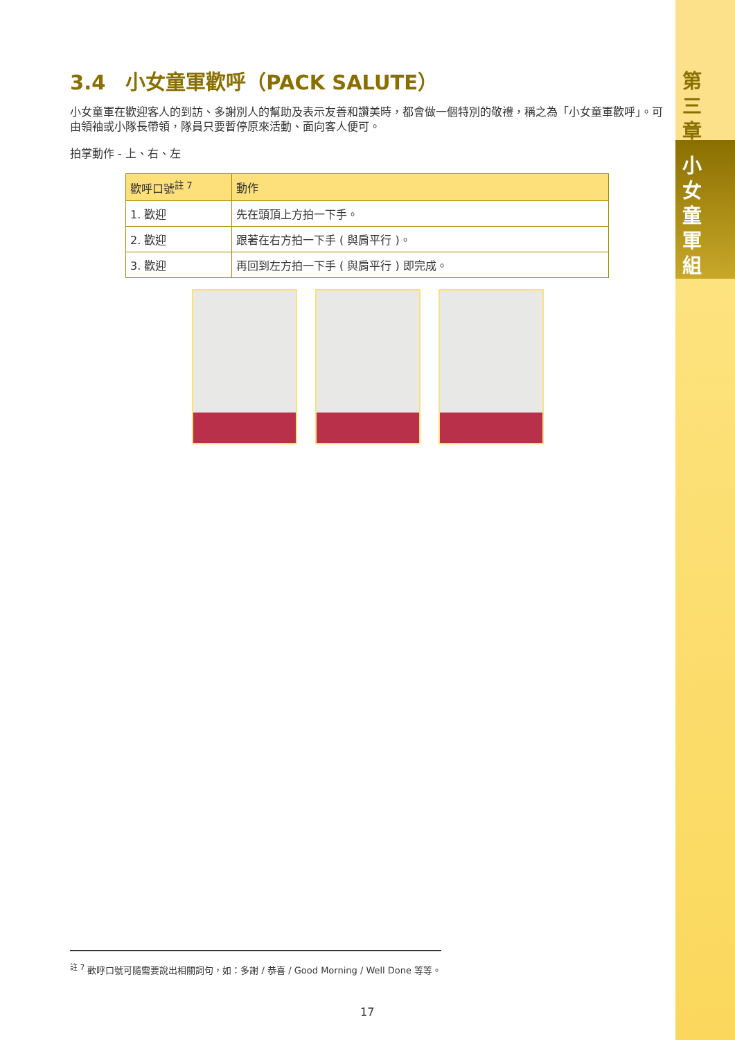第三章
小女童軍組
3.4　小女童軍歡呼（PACK SALUTE）
小女童軍在歡迎客人的到訪、多謝別人的幫助及表示友善和讚美時，都會做一個特別的敬禮，稱之為「小女童軍歡呼」。可由領袖或小隊長帶領，隊員只要暫停原來活動、面向客人便可。
拍掌動作 - 上、右、左
| 歡呼口號<sup>註 7</sup> | 動作 |
| --- | --- |
| 1. 歡迎 | 先在頭頂上方拍一下手。 |
| 2. 歡迎 | 跟著在右方拍一下手 ( 與肩平行 )。 |
| 3. 歡迎 | 再回到左方拍一下手 ( 與肩平行 ) 即完成。 |
<sup>註 7</sup> 歡呼口號可隨需要說出相關詞句，如：多謝 / 恭喜 / Good Morning / Well Done 等等。
17